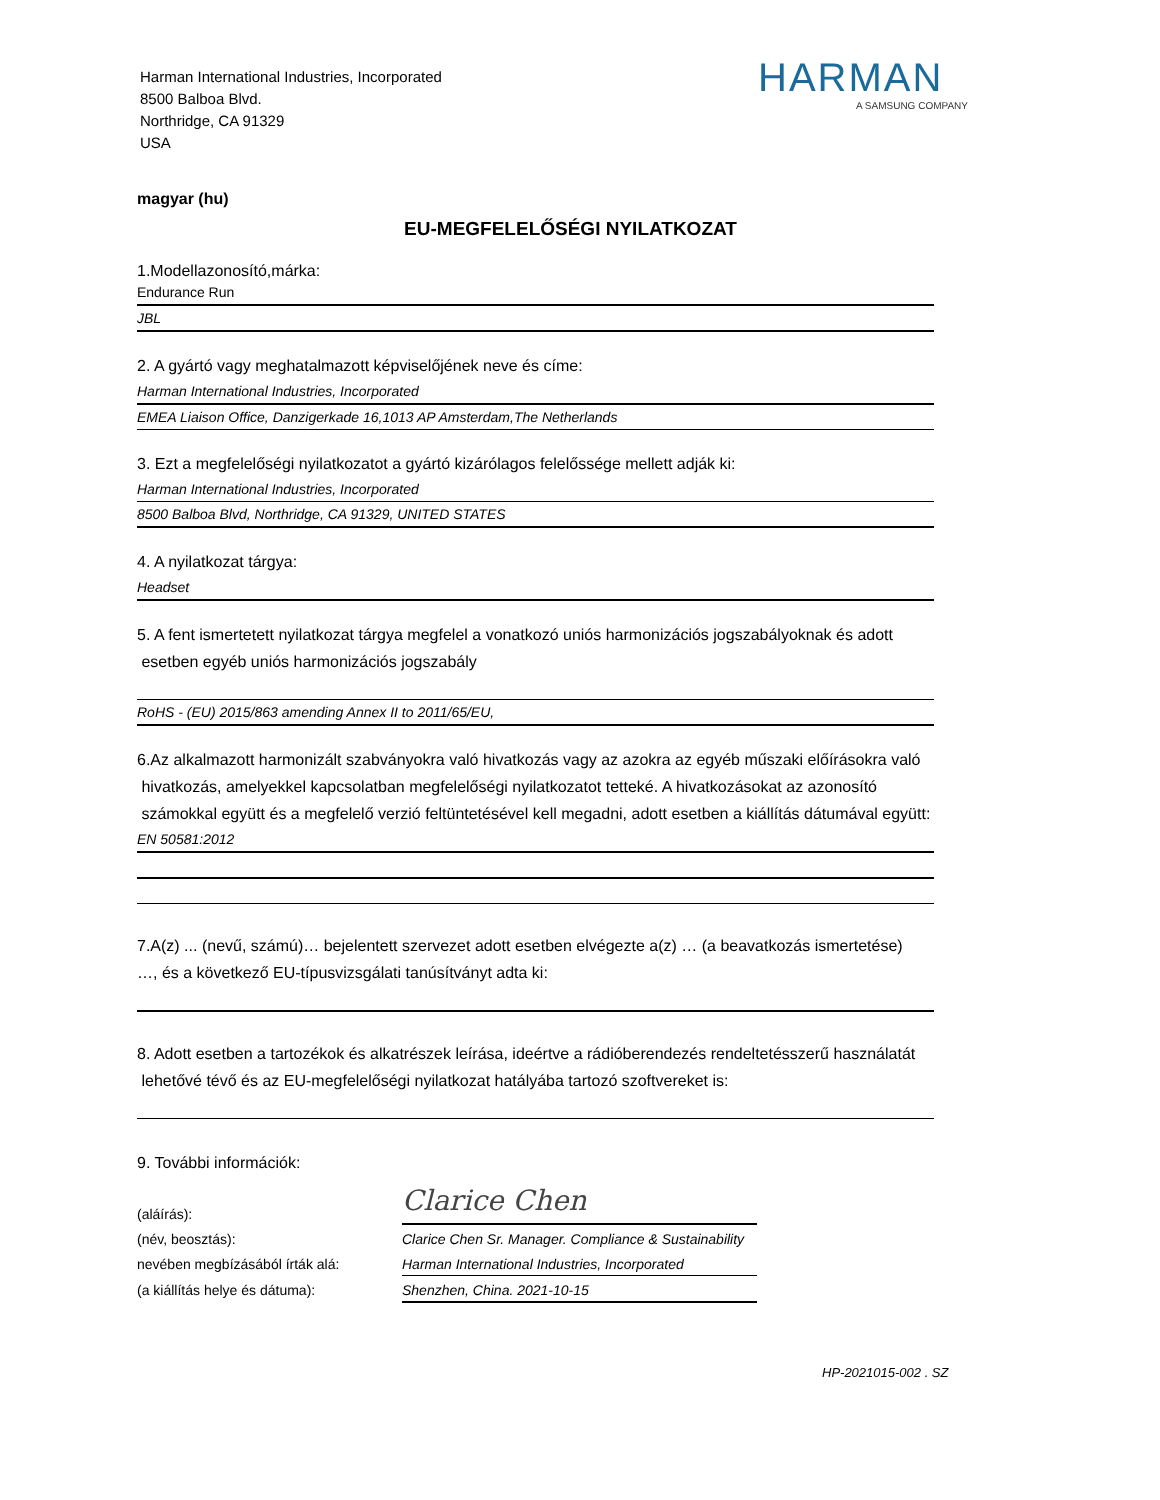Harman International Industries, Incorporated
8500 Balboa Blvd.
Northridge, CA 91329
USA
HARMAN
A SAMSUNG COMPANY
magyar (hu)
EU-MEGFELELŐSÉGI NYILATKOZAT
1.Modellazonosító,márka:
Endurance Run
JBL
2. A gyártó vagy meghatalmazott képviselőjének neve és címe:
Harman International Industries, Incorporated
EMEA Liaison Office, Danzigerkade 16,1013 AP Amsterdam,The Netherlands
3. Ezt a megfelelőségi nyilatkozatot a gyártó kizárólagos felelőssége mellett adják ki:
Harman International Industries, Incorporated
8500 Balboa Blvd, Northridge, CA 91329, UNITED STATES
4. A nyilatkozat tárgya:
Headset
5. A fent ismertetett nyilatkozat tárgya megfelel a vonatkozó uniós harmonizációs jogszabályoknak és adott
esetben egyéb uniós harmonizációs jogszabály
RoHS - (EU) 2015/863 amending Annex II to 2011/65/EU,
6.Az alkalmazott harmonizált szabványokra való hivatkozás vagy az azokra az egyéb műszaki előírásokra való
hivatkozás, amelyekkel kapcsolatban megfelelőségi nyilatkozatot tetteké. A hivatkozásokat az azonosító
számokkal együtt és a megfelelő verzió feltüntetésével kell megadni, adott esetben a kiállítás dátumával együtt:
EN 50581:2012
7.A(z) ... (nevű, számú)… bejelentett szervezet adott esetben elvégezte a(z) … (a beavatkozás ismertetése)
…, és a következő EU-típusvizsgálati tanúsítványt adta ki:
8. Adott esetben a tartozékok és alkatrészek leírása, ideértve a rádióberendezés rendeltetésszerű használatát
lehetővé tévő és az EU-megfelelőségi nyilatkozat hatályába tartozó szoftvereket is:
9. További információk:
(aláírás):
Clarice Chen
(név, beosztás):
Clarice Chen Sr. Manager. Compliance & Sustainability
nevében megbízásából írták alá:
Harman International Industries, Incorporated
(a kiállítás helye és dátuma):
Shenzhen, China. 2021-10-15
HP-2021015-002 . SZ